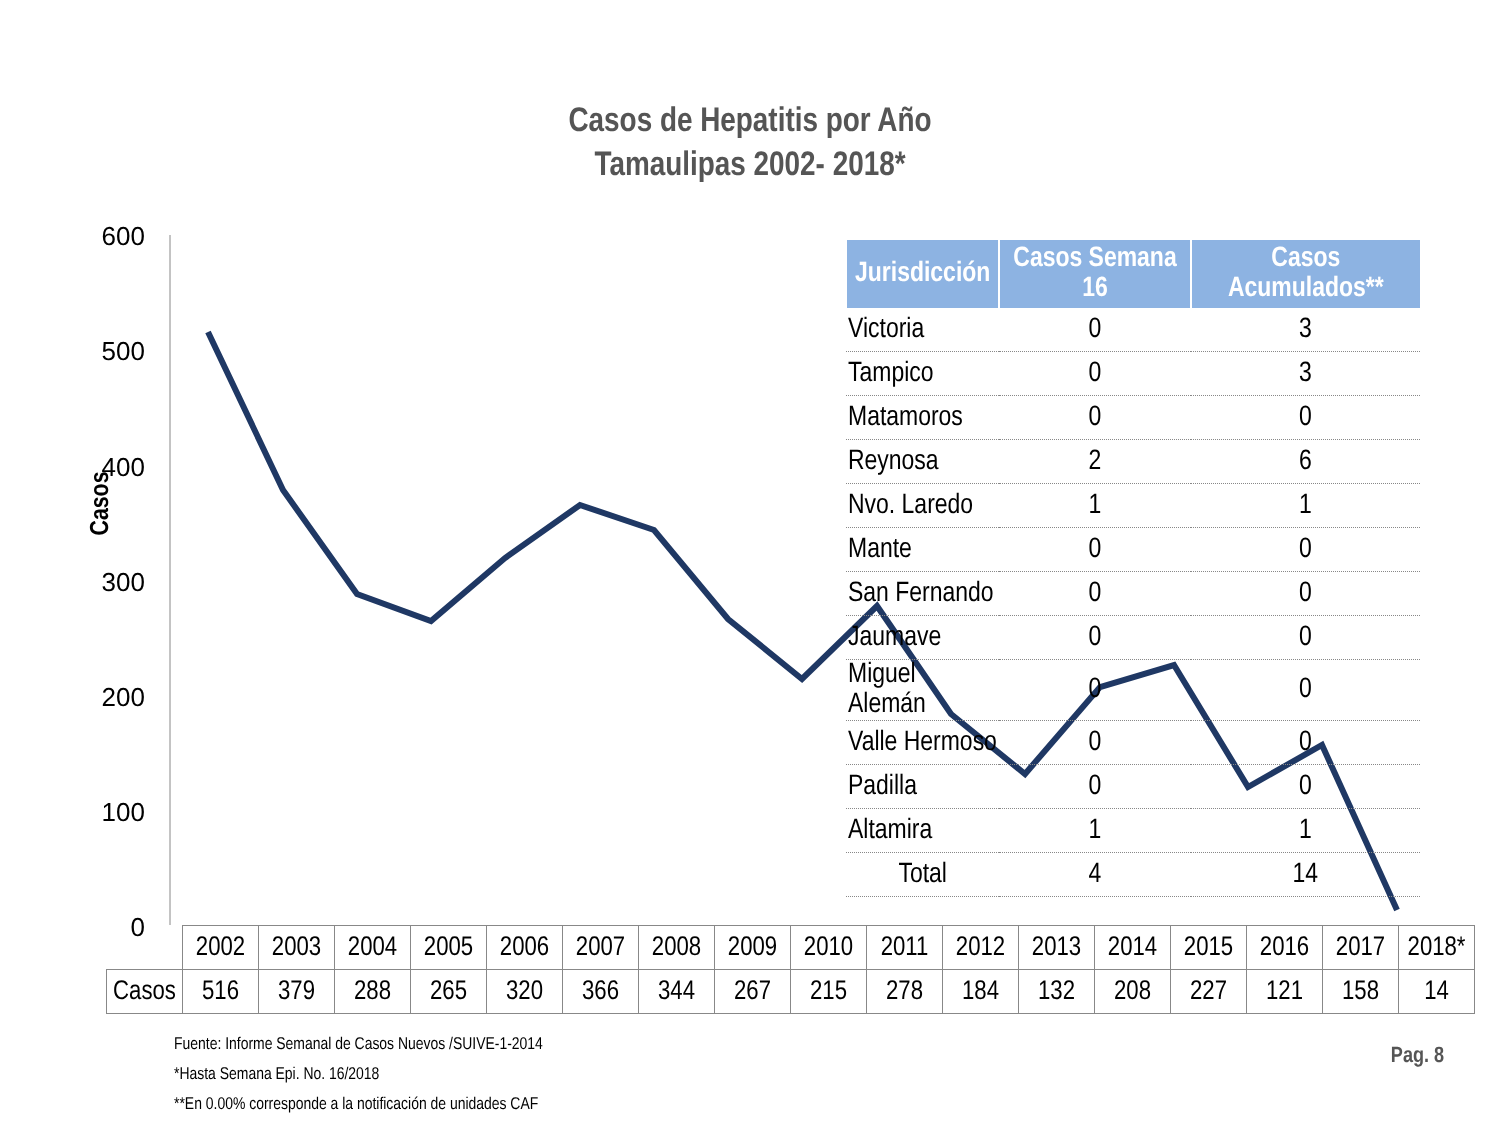Casos de Hepatitis por Año
Tamaulipas 2002- 2018*
600
500
400
300
200
100
0
Casos
| Jurisdicción | Casos Semana 16 | Casos Acumulados** |
| --- | --- | --- |
| Victoria | 0 | 3 |
| Tampico | 0 | 3 |
| Matamoros | 0 | 0 |
| Reynosa | 2 | 6 |
| Nvo. Laredo | 1 | 1 |
| Mante | 0 | 0 |
| San Fernando | 0 | 0 |
| Jaumave | 0 | 0 |
| Miguel Alemán | 0 | 0 |
| Valle Hermoso | 0 | 0 |
| Padilla | 0 | 0 |
| Altamira | 1 | 1 |
| Total | 4 | 14 |
| | 2002 | 2003 | 2004 | 2005 | 2006 | 2007 | 2008 | 2009 | 2010 | 2011 | 2012 | 2013 | 2014 | 2015 | 2016 | 2017 | 2018* |
| --- | --- | --- | --- | --- | --- | --- | --- | --- | --- | --- | --- | --- | --- | --- | --- | --- | --- |
| Casos | 516 | 379 | 288 | 265 | 320 | 366 | 344 | 267 | 215 | 278 | 184 | 132 | 208 | 227 | 121 | 158 | 14 |
Fuente: Informe Semanal de Casos Nuevos /SUIVE-1-2014
*Hasta Semana Epi. No. 16/2018
**En 0.00% corresponde a la notificación de unidades CAF
Pag. 8